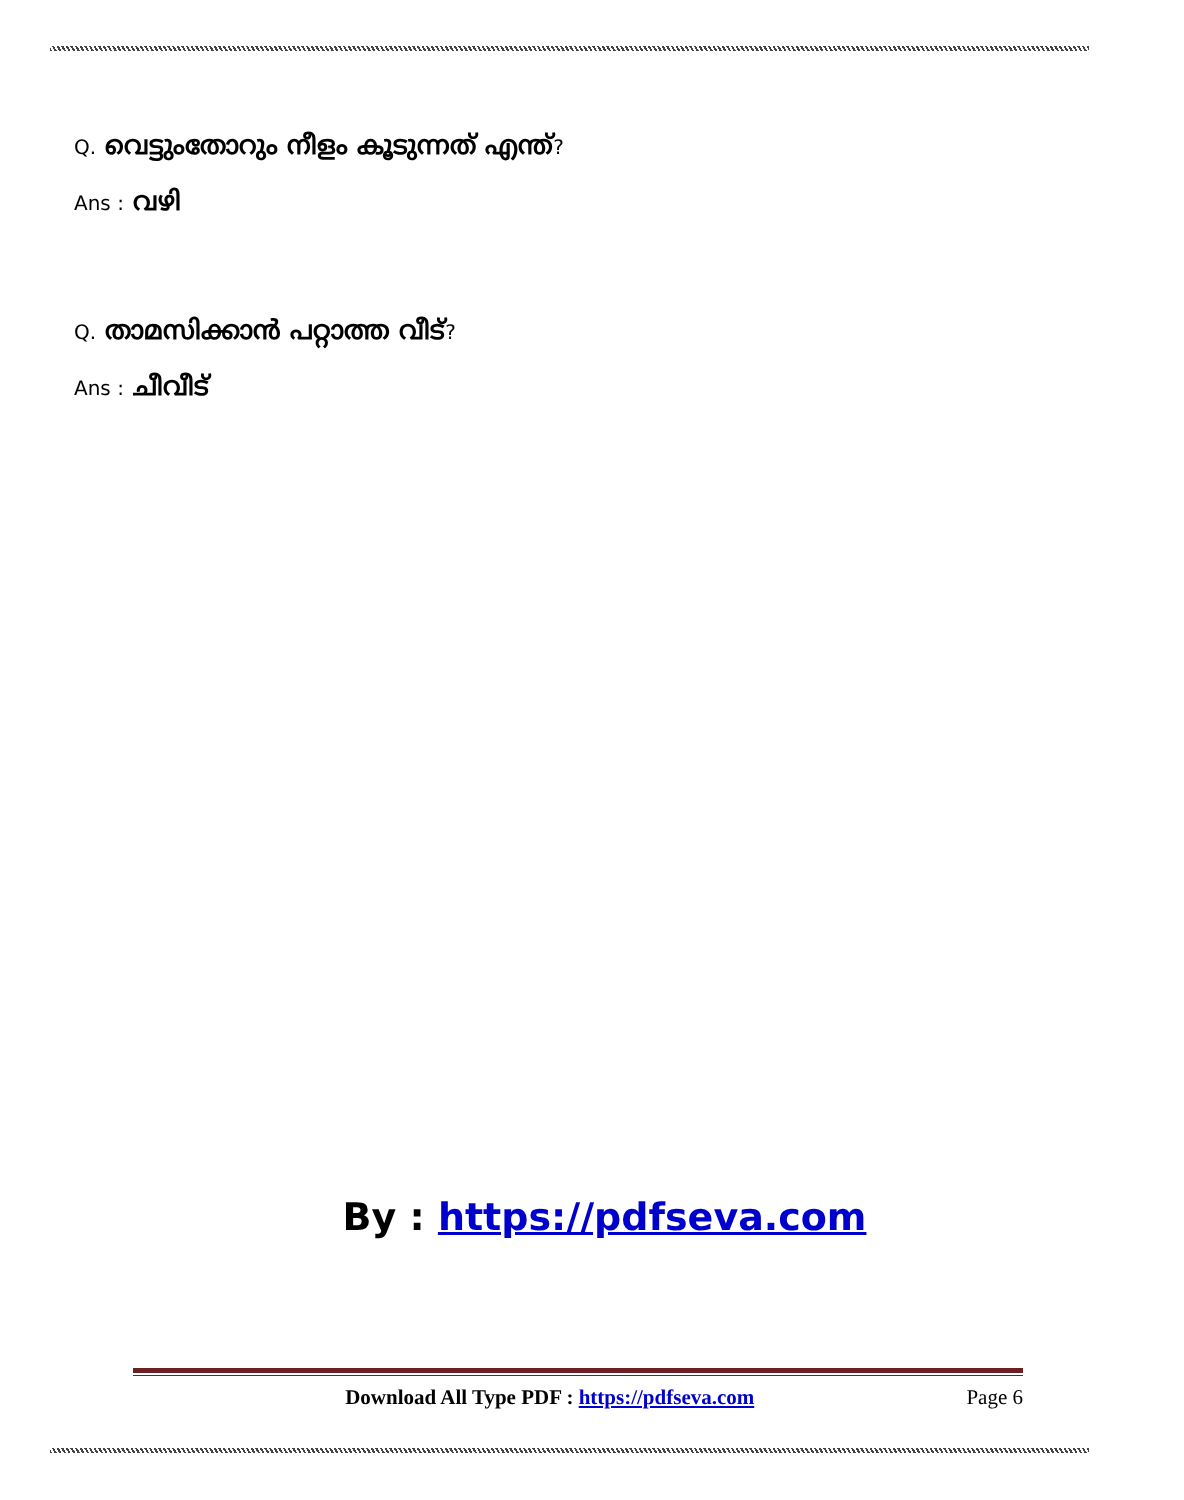Q. വെട്ടുംതോറും നീളം കൂടുന്നത് എന്ത്?
Ans : വഴി
Q. താമസിക്കാൻ പറ്റാത്ത വീട്?
Ans : ചീവീട്
By : https://pdfseva.com
Download All Type PDF : https://pdfseva.com Page 6